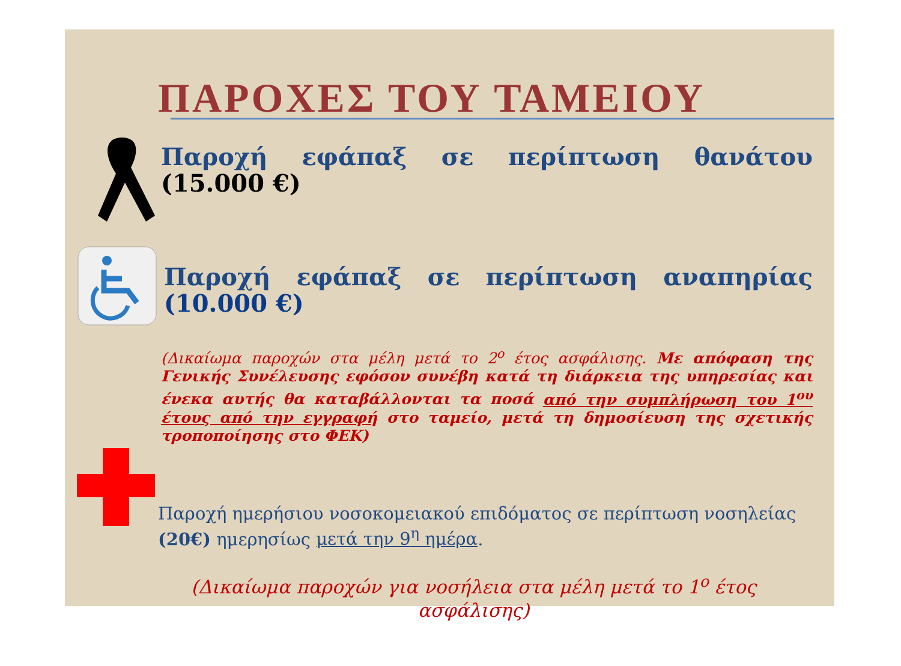ΠΑΡΟΧΕΣ ΤΟΥ ΤΑΜΕΙΟΥ
Παροχή εφάπαξ σε περίπτωση θανάτου (15.000 €)
Παροχή εφάπαξ σε περίπτωση αναπηρίας (10.000 €)
(Δικαίωμα παροχών στα μέλη μετά το 2<sup>ο</sup> έτος ασφάλισης. Με απόφαση της Γενικής Συνέλευσης εφόσον συνέβη κατά τη διάρκεια της υπηρεσίας και ένεκα αυτής θα καταβάλλονται τα ποσά από την συμπλήρωση του 1<sup>ου</sup> έτους από την εγγραφή στο ταμείο, μετά τη δημοσίευση της σχετικής τροποποίησης στο ΦΕΚ)
Παροχή ημερήσιου νοσοκομειακού επιδόματος σε περίπτωση νοσηλείας (20€) ημερησίως μετά την 9<sup>η</sup> ημέρα.
(Δικαίωμα παροχών για νοσήλεια στα μέλη μετά το 1<sup>ο</sup> έτος ασφάλισης)